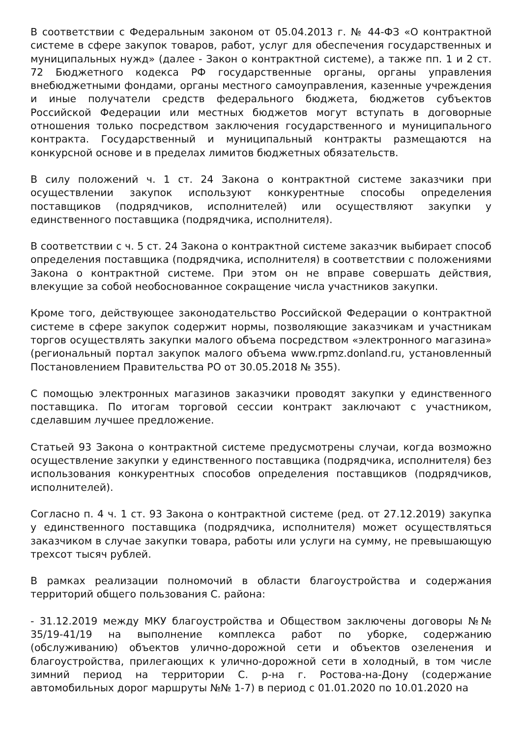В соответствии с Федеральным законом от 05.04.2013 г. № 44-ФЗ «О контрактной системе в сфере закупок товаров, работ, услуг для обеспечения государственных и муниципальных нужд» (далее - Закон о контрактной системе), а также пп. 1 и 2 ст. 72 Бюджетного кодекса РФ государственные органы, органы управления внебюджетными фондами, органы местного самоуправления, казенные учреждения и иные получатели средств федерального бюджета, бюджетов субъектов Российской Федерации или местных бюджетов могут вступать в договорные отношения только посредством заключения государственного и муниципального контракта. Государственный и муниципальный контракты размещаются на конкурсной основе и в пределах лимитов бюджетных обязательств.
В силу положений ч. 1 ст. 24 Закона о контрактной системе заказчики при осуществлении закупок используют конкурентные способы определения поставщиков (подрядчиков, исполнителей) или осуществляют закупки у единственного поставщика (подрядчика, исполнителя).
В соответствии с ч. 5 ст. 24 Закона о контрактной системе заказчик выбирает способ определения поставщика (подрядчика, исполнителя) в соответствии с положениями Закона о контрактной системе. При этом он не вправе совершать действия, влекущие за собой необоснованное сокращение числа участников закупки.
Кроме того, действующее законодательство Российской Федерации о контрактной системе в сфере закупок содержит нормы, позволяющие заказчикам и участникам торгов осуществлять закупки малого объема посредством «электронного магазина» (региональный портал закупок малого объема www.rpmz.donland.ru, установленный Постановлением Правительства РО от 30.05.2018 № 355).
С помощью электронных магазинов заказчики проводят закупки у единственного поставщика. По итогам торговой сессии контракт заключают с участником, сделавшим лучшее предложение.
Статьей 93 Закона о контрактной системе предусмотрены случаи, когда возможно осуществление закупки у единственного поставщика (подрядчика, исполнителя) без использования конкурентных способов определения поставщиков (подрядчиков, исполнителей).
Согласно п. 4 ч. 1 ст. 93 Закона о контрактной системе (ред. от 27.12.2019) закупка у единственного поставщика (подрядчика, исполнителя) может осуществляться заказчиком в случае закупки товара, работы или услуги на сумму, не превышающую трехсот тысяч рублей.
В рамках реализации полномочий в области благоустройства и содержания территорий общего пользования С. района:
- 31.12.2019 между МКУ благоустройства и Обществом заключены договоры №№ 35/19-41/19 на выполнение комплекса работ по уборке, содержанию (обслуживанию) объектов улично-дорожной сети и объектов озеленения и благоустройства, прилегающих к улично-дорожной сети в холодный, в том числе зимний период на территории С. р-на г. Ростова-на-Дону (содержание автомобильных дорог маршруты №№ 1-7) в период с 01.01.2020 по 10.01.2020 на